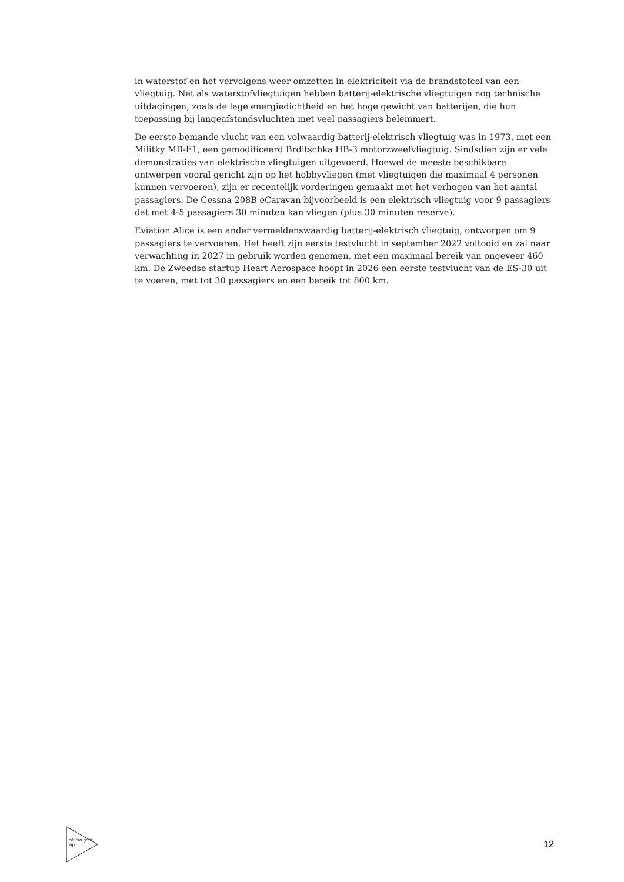in waterstof en het vervolgens weer omzetten in elektriciteit via de brandstofcel van een vliegtuig. Net als waterstofvliegtuigen hebben batterij-elektrische vliegtuigen nog technische uitdagingen, zoals de lage energiedichtheid en het hoge gewicht van batterijen, die hun toepassing bij langeafstandsvluchten met veel passagiers belemmert.
De eerste bemande vlucht van een volwaardig batterij-elektrisch vliegtuig was in 1973, met een Militky MB-E1, een gemodificeerd Brditschka HB-3 motorzweefvliegtuig. Sindsdien zijn er vele demonstraties van elektrische vliegtuigen uitgevoerd. Hoewel de meeste beschikbare ontwerpen vooral gericht zijn op het hobbyvliegen (met vliegtuigen die maximaal 4 personen kunnen vervoeren), zijn er recentelijk vorderingen gemaakt met het verhogen van het aantal passagiers. De Cessna 208B eCaravan bijvoorbeeld is een elektrisch vliegtuig voor 9 passagiers dat met 4-5 passagiers 30 minuten kan vliegen (plus 30 minuten reserve).
Eviation Alice is een ander vermeldenswaardig batterij-elektrisch vliegtuig, ontworpen om 9 passagiers te vervoeren. Het heeft zijn eerste testvlucht in september 2022 voltooid en zal naar verwachting in 2027 in gebruik worden genomen, met een maximaal bereik van ongeveer 460 km. De Zweedse startup Heart Aerospace hoopt in 2026 een eerste testvlucht van de ES-30 uit te voeren, met tot 30 passagiers en een bereik tot 800 km.
studio gear up
12